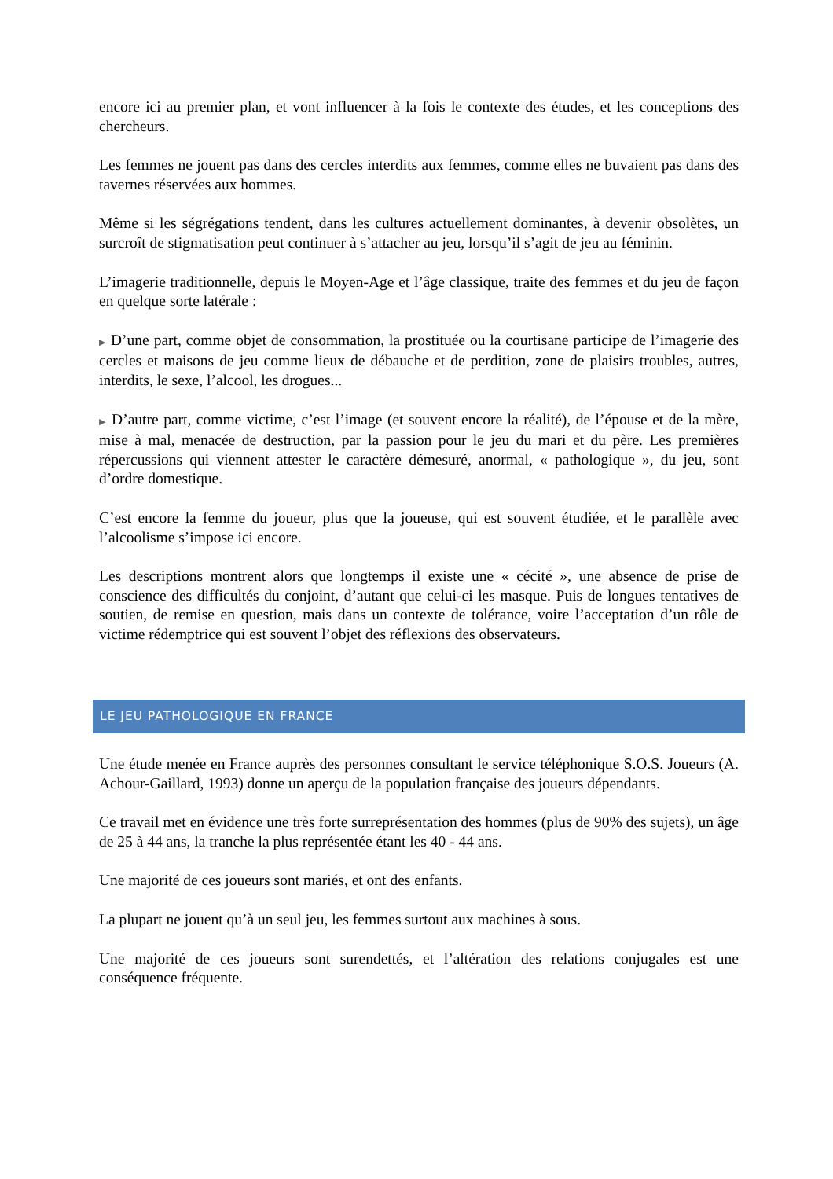encore ici au premier plan, et vont influencer à la fois le contexte des études, et les conceptions des chercheurs.
Les femmes ne jouent pas dans des cercles interdits aux femmes, comme elles ne buvaient pas dans des tavernes réservées aux hommes.
Même si les ségrégations tendent, dans les cultures actuellement dominantes, à devenir obsolètes, un surcroît de stigmatisation peut continuer à s’attacher au jeu, lorsqu’il s’agit de jeu au féminin.
L’imagerie traditionnelle, depuis le Moyen-Age et l’âge classique, traite des femmes et du jeu de façon en quelque sorte latérale :
▶ D’une part, comme objet de consommation, la prostituée ou la courtisane participe de l’imagerie des cercles et maisons de jeu comme lieux de débauche et de perdition, zone de plaisirs troubles, autres, interdits, le sexe, l’alcool, les drogues...
▶ D’autre part, comme victime, c’est l’image (et souvent encore la réalité), de l’épouse et de la mère, mise à mal, menacée de destruction, par la passion pour le jeu du mari et du père. Les premières répercussions qui viennent attester le caractère démesuré, anormal, « pathologique », du jeu, sont d’ordre domestique.
C’est encore la femme du joueur, plus que la joueuse, qui est souvent étudiée, et le parallèle avec l’alcoolisme s’impose ici encore.
Les descriptions montrent alors que longtemps il existe une « cécité », une absence de prise de conscience des difficultés du conjoint, d’autant que celui-ci les masque. Puis de longues tentatives de soutien, de remise en question, mais dans un contexte de tolérance, voire l’acceptation d’un rôle de victime rédemptrice qui est souvent l’objet des réflexions des observateurs.
LE JEU PATHOLOGIQUE EN FRANCE
Une étude menée en France auprès des personnes consultant le service téléphonique S.O.S. Joueurs (A. Achour-Gaillard, 1993) donne un aperçu de la population française des joueurs dépendants.
Ce travail met en évidence une très forte surreprésentation des hommes (plus de 90% des sujets), un âge de 25 à 44 ans, la tranche la plus représentée étant les 40 - 44 ans.
Une majorité de ces joueurs sont mariés, et ont des enfants.
La plupart ne jouent qu’à un seul jeu, les femmes surtout aux machines à sous.
Une majorité de ces joueurs sont surendettés, et l’altération des relations conjugales est une conséquence fréquente.